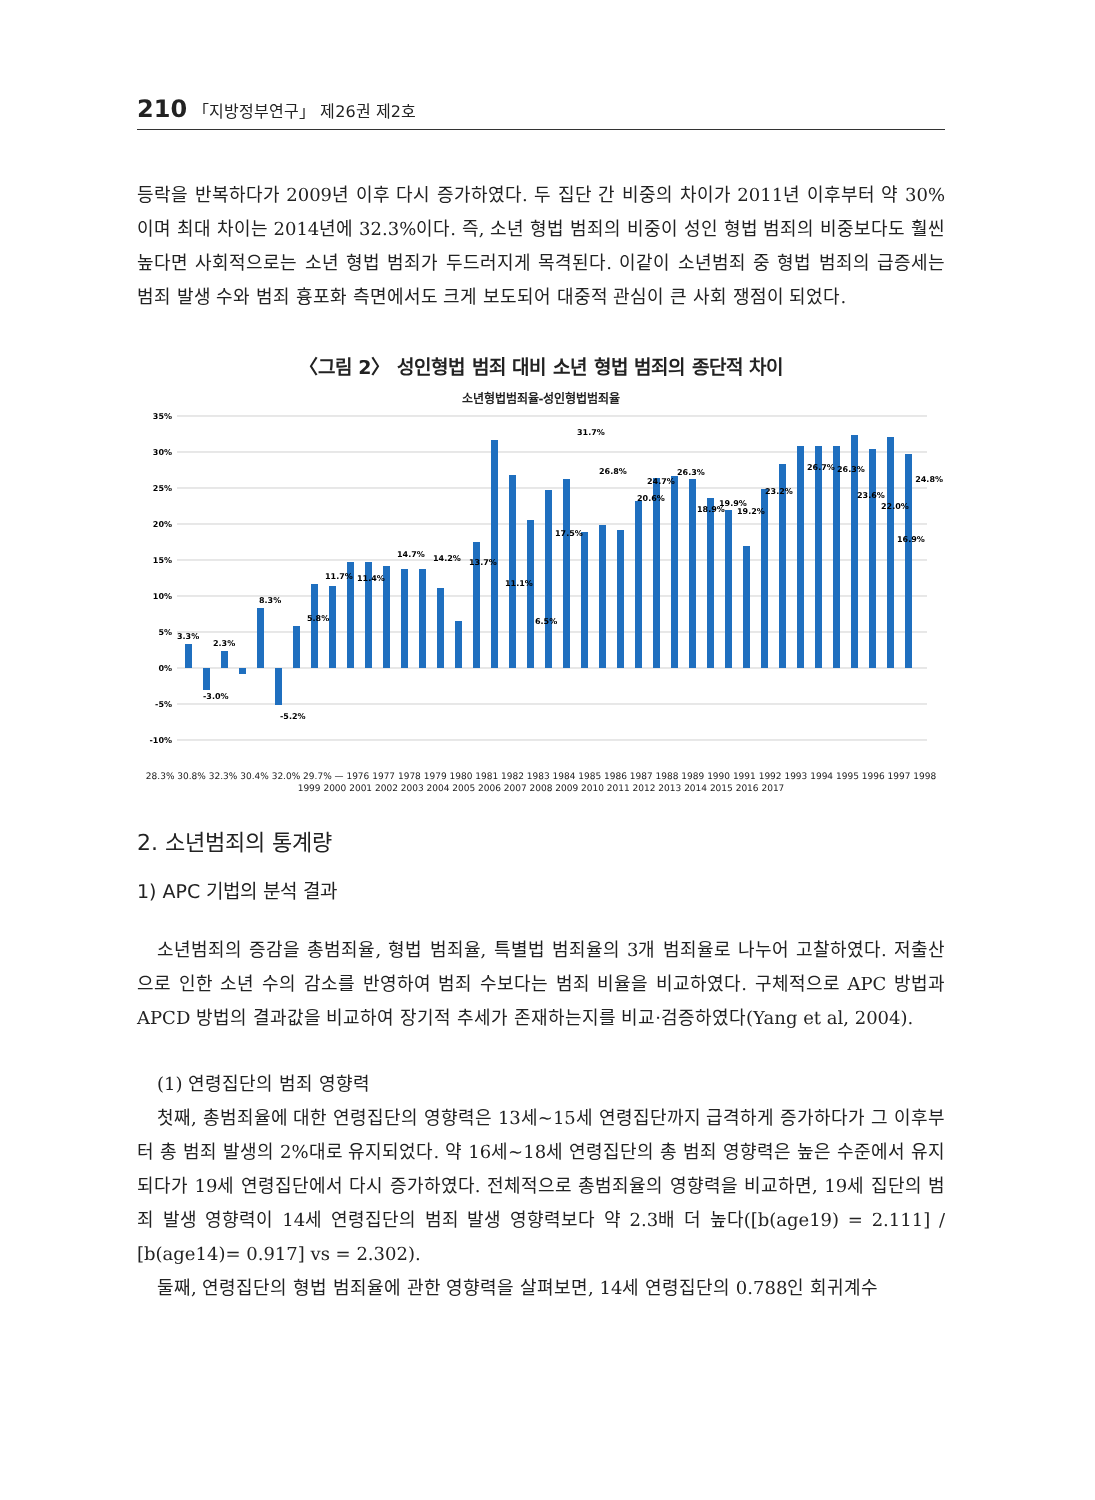210 「지방정부연구」 제26권 제2호
등락을 반복하다가 2009년 이후 다시 증가하였다. 두 집단 간 비중의 차이가 2011년 이후부터 약 30%이며 최대 차이는 2014년에 32.3%이다. 즉, 소년 형법 범죄의 비중이 성인 형법 범죄의 비중보다도 훨씬 높다면 사회적으로는 소년 형법 범죄가 두드러지게 목격된다. 이같이 소년범죄 중 형법 범죄의 급증세는 범죄 발생 수와 범죄 흉포화 측면에서도 크게 보도되어 대중적 관심이 큰 사회 쟁점이 되었다.
〈그림 2〉 성인형법 범죄 대비 소년 형법 범죄의 종단적 차이
소년형법범죄율-성인형법범죄율
35%
30%
25%
20%
15%
10%
5%
0%
-5%
-10%
3.3%
-3.0%
2.3%
8.3%
-5.2%
5.8%
11.7%
11.4%
14.7%
14.2%
13.7%
11.1%
6.5%
17.5%
31.7%
26.8%
20.6%
24.7%
26.3%
18.9%
19.9%
19.2%
23.2%
26.7%
26.3%
23.6%
22.0%
16.9%
24.8%
28.3% 30.8% 32.3% 30.4% 32.0% 29.7% — 1976 1977 1978 1979 1980 1981 1982 1983 1984 1985 1986 1987 1988 1989 1990 1991 1992 1993 1994 1995 1996 1997 1998 1999 2000 2001 2002 2003 2004 2005 2006 2007 2008 2009 2010 2011 2012 2013 2014 2015 2016 2017
2. 소년범죄의 통계량
1) APC 기법의 분석 결과
소년범죄의 증감을 총범죄율, 형법 범죄율, 특별법 범죄율의 3개 범죄율로 나누어 고찰하였다. 저출산으로 인한 소년 수의 감소를 반영하여 범죄 수보다는 범죄 비율을 비교하였다. 구체적으로 APC 방법과 APCD 방법의 결과값을 비교하여 장기적 추세가 존재하는지를 비교·검증하였다(Yang et al, 2004).
(1) 연령집단의 범죄 영향력
첫째, 총범죄율에 대한 연령집단의 영향력은 13세~15세 연령집단까지 급격하게 증가하다가 그 이후부터 총 범죄 발생의 2%대로 유지되었다. 약 16세~18세 연령집단의 총 범죄 영향력은 높은 수준에서 유지되다가 19세 연령집단에서 다시 증가하였다. 전체적으로 총범죄율의 영향력을 비교하면, 19세 집단의 범죄 발생 영향력이 14세 연령집단의 범죄 발생 영향력보다 약 2.3배 더 높다([b(age19) = 2.111] / [b(age14)= 0.917] vs = 2.302).
둘째, 연령집단의 형법 범죄율에 관한 영향력을 살펴보면, 14세 연령집단의 0.788인 회귀계수